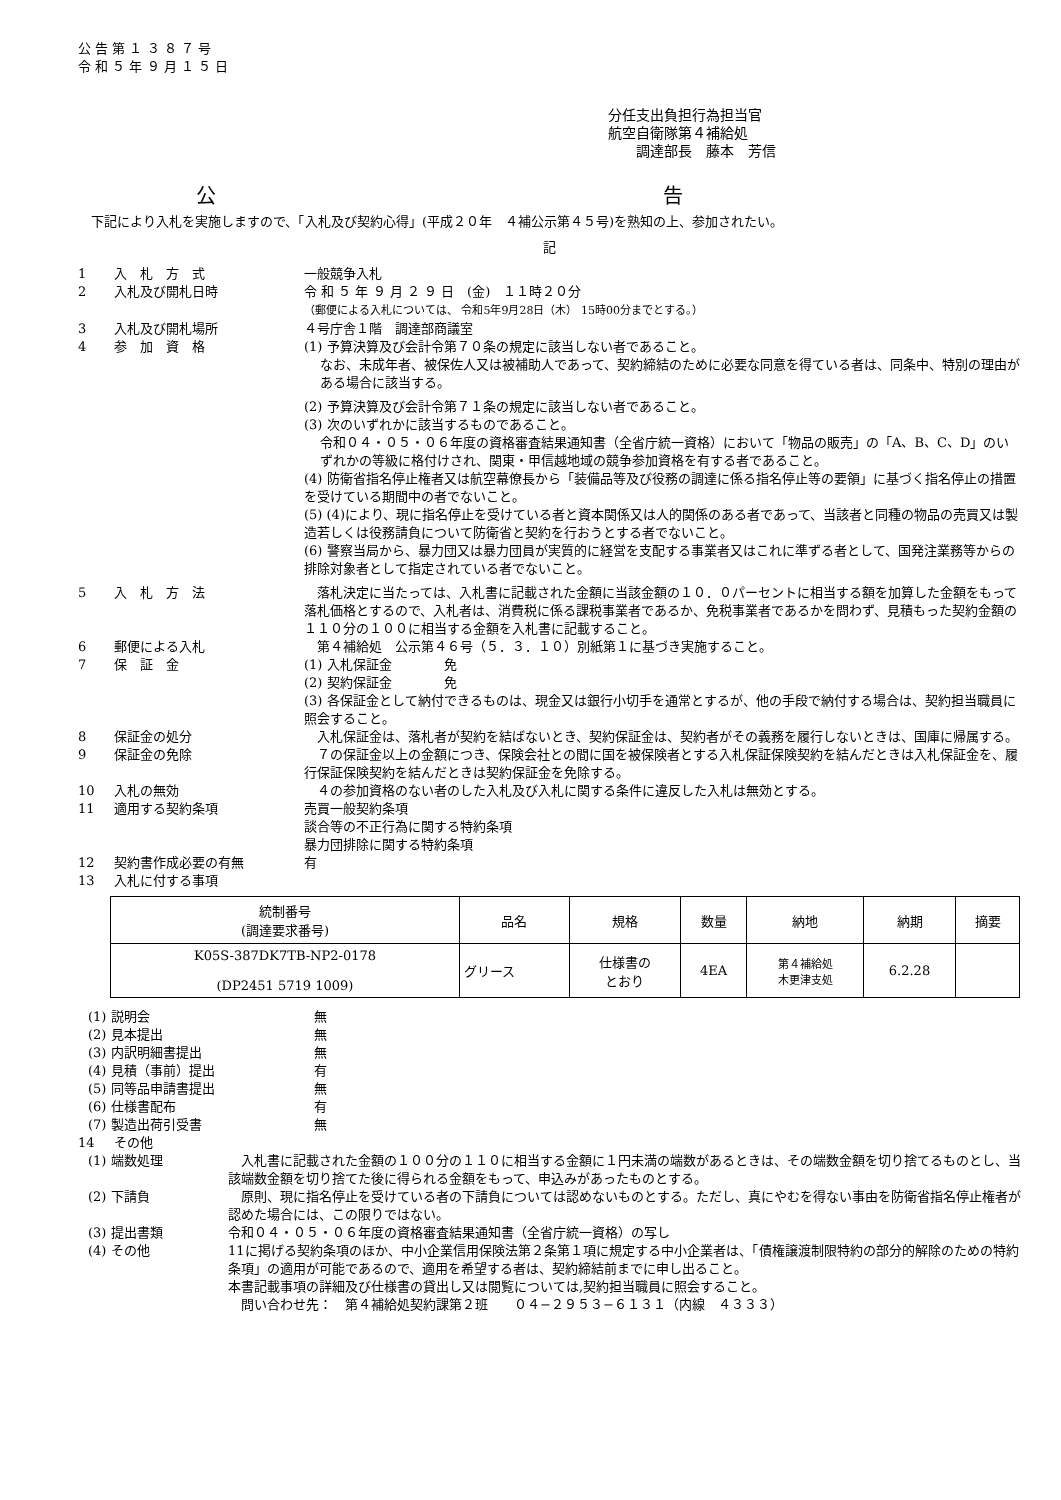公 告 第 １ ３ ８ ７ 号
令 和 ５ 年 ９ 月 １ ５ 日
分任支出負担行為担当官
航空自衛隊第４補給処
　　調達部長　藤本　芳信
公 告
　下記により入札を実施しますので、「入札及び契約心得」(平成２０年　４補公示第４５号)を熟知の上、参加されたい。
記
1 入　札　方　式 一般競争入札
2 入札及び開札日時 令 和 ５ 年 ９ 月 ２ ９ 日　(金)　１１時２０分
（郵便による入札については、 令和5年9月28日（木） 15時00分までとする。）
3 入札及び開札場所 ４号庁舎１階　調達部商議室
4 参　加　資　格
(1) 予算決算及び会計令第７０条の規定に該当しない者であること。
なお、未成年者、被保佐人又は被補助人であって、契約締結のために必要な同意を得ている者は、同条中、特別の理由がある場合に該当する。
(2) 予算決算及び会計令第７１条の規定に該当しない者であること。
(3) 次のいずれかに該当するものであること。
令和０４・０５・０６年度の資格審査結果通知書（全省庁統一資格）において「物品の販売」の「A、B、C、D」のいずれかの等級に格付けされ、関東・甲信越地域の競争参加資格を有する者であること。
(4) 防衛省指名停止権者又は航空幕僚長から「装備品等及び役務の調達に係る指名停止等の要領」に基づく指名停止の措置を受けている期間中の者でないこと。
(5) (4)により、現に指名停止を受けている者と資本関係又は人的関係のある者であって、当該者と同種の物品の売買又は製造若しくは役務請負について防衛省と契約を行おうとする者でないこと。
(6) 警察当局から、暴力団又は暴力団員が実質的に経営を支配する事業者又はこれに準ずる者として、国発注業務等からの排除対象者として指定されている者でないこと。
5 入　札　方　法 　落札決定に当たっては、入札書に記載された金額に当該金額の１０．０パーセントに相当する額を加算した金額をもって落札価格とするので、入札者は、消費税に係る課税事業者であるか、免税事業者であるかを問わず、見積もった契約金額の１１０分の１００に相当する金額を入札書に記載すること。
6 郵便による入札 　第４補給処　公示第４６号（５．３．１０）別紙第１に基づき実施すること。
7 保　証　金
(1) 入札保証金　　　　免
(2) 契約保証金　　　　免
(3) 各保証金として納付できるものは、現金又は銀行小切手を通常とするが、他の手段で納付する場合は、契約担当職員に照会すること。
8 保証金の処分 　入札保証金は、落札者が契約を結ばないとき、契約保証金は、契約者がその義務を履行しないときは、国庫に帰属する。
9 保証金の免除 　７の保証金以上の金額につき、保険会社との間に国を被保険者とする入札保証保険契約を結んだときは入札保証金を、履行保証保険契約を結んだときは契約保証金を免除する。
10 入札の無効 　４の参加資格のない者のした入札及び入札に関する条件に違反した入札は無効とする。
11 適用する契約条項 売買一般契約条項
談合等の不正行為に関する特約条項
暴力団排除に関する特約条項
12 契約書作成必要の有無 有
13 入札に付する事項
| 統制番号 (調達要求番号) | 品名 | 規格 | 数量 | 納地 | 納期 | 摘要 |
| --- | --- | --- | --- | --- | --- | --- |
| K05S-387DK7TB-NP2-0178 (DP2451 5719 1009) | グリース | 仕様書の とおり | 4EA | 第４補給処 木更津支処 | 6.2.28 | |
(1) 説明会 無
(2) 見本提出 無
(3) 内訳明細書提出 無
(4) 見積（事前）提出 有
(5) 同等品申請書提出 無
(6) 仕様書配布 有
(7) 製造出荷引受書 無
14 その他
(1) 端数処理 　入札書に記載された金額の１００分の１１０に相当する金額に１円未満の端数があるときは、その端数金額を切り捨てるものとし、当該端数金額を切り捨てた後に得られる金額をもって、申込みがあったものとする。
(2) 下請負 　原則、現に指名停止を受けている者の下請負については認めないものとする。ただし、真にやむを得ない事由を防衛省指名停止権者が認めた場合には、この限りではない。
(3) 提出書類 令和０４・０５・０６年度の資格審査結果通知書（全省庁統一資格）の写し
(4) その他 11に掲げる契約条項のほか、中小企業信用保険法第２条第１項に規定する中小企業者は、「債権譲渡制限特約の部分的解除のための特約条項」の適用が可能であるので、適用を希望する者は、契約締結前までに申し出ること。
本書記載事項の詳細及び仕様書の貸出し又は閲覧については,契約担当職員に照会すること。
　問い合わせ先：　第４補給処契約課第２班　　０４−２９５３−６１３１（内線　４３３３）